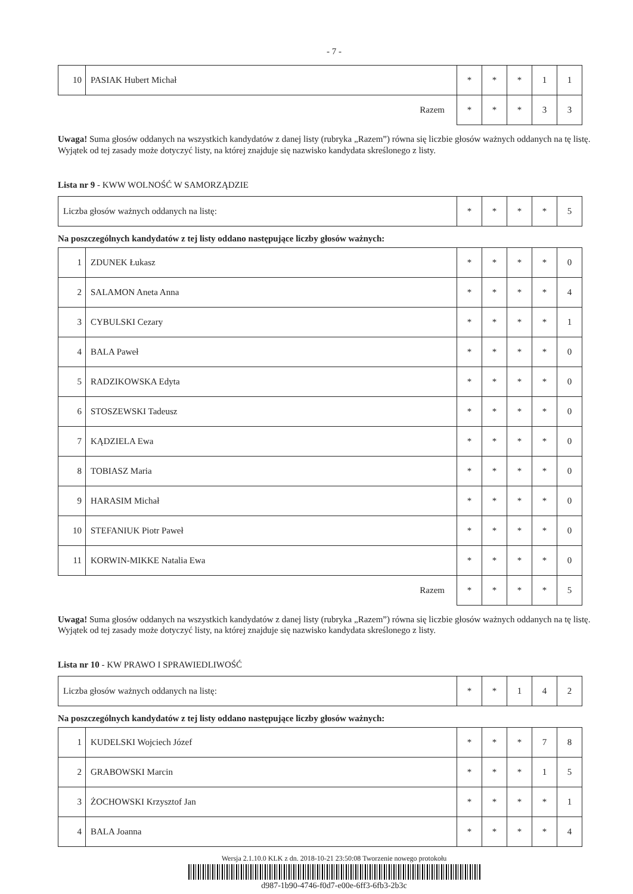- 7 -
| 10 | PASIAK Hubert Michał | * | * | * | 1 | 1 |
| Razem | | * | * | * | 3 | 3 |
Uwaga! Suma głosów oddanych na wszystkich kandydatów z danej listy (rubryka „Razem”) równa się liczbie głosów ważnych oddanych na tę listę. Wyjątek od tej zasady może dotyczyć listy, na której znajduje się nazwisko kandydata skreślonego z listy.
Lista nr 9 - KWW WOLNOŚĆ W SAMORZĄDZIE
| Liczba głosów ważnych oddanych na listę: | * | * | * | * | 5 |
Na poszczególnych kandydatów z tej listy oddano następujące liczby głosów ważnych:
| 1 | ZDUNEK Łukasz | * | * | * | * | 0 |
| 2 | SALAMON Aneta Anna | * | * | * | * | 4 |
| 3 | CYBULSKI Cezary | * | * | * | * | 1 |
| 4 | BALA Paweł | * | * | * | * | 0 |
| 5 | RADZIKOWSKA Edyta | * | * | * | * | 0 |
| 6 | STOSZEWSKI Tadeusz | * | * | * | * | 0 |
| 7 | KĄDZIELA Ewa | * | * | * | * | 0 |
| 8 | TOBIASZ Maria | * | * | * | * | 0 |
| 9 | HARASIM Michał | * | * | * | * | 0 |
| 10 | STEFANIUK Piotr Paweł | * | * | * | * | 0 |
| 11 | KORWIN-MIKKE Natalia Ewa | * | * | * | * | 0 |
| Razem | | * | * | * | * | 5 |
Uwaga! Suma głosów oddanych na wszystkich kandydatów z danej listy (rubryka „Razem”) równa się liczbie głosów ważnych oddanych na tę listę. Wyjątek od tej zasady może dotyczyć listy, na której znajduje się nazwisko kandydata skreślonego z listy.
Lista nr 10 - KW PRAWO I SPRAWIEDLIWOŚĆ
| Liczba głosów ważnych oddanych na listę: | * | * | 1 | 4 | 2 |
Na poszczególnych kandydatów z tej listy oddano następujące liczby głosów ważnych:
| 1 | KUDELSKI Wojciech Józef | * | * | * | 7 | 8 |
| 2 | GRABOWSKI Marcin | * | * | * | 1 | 5 |
| 3 | ŻOCHOWSKI Krzysztof Jan | * | * | * | * | 1 |
| 4 | BALA Joanna | * | * | * | * | 4 |
Wersja 2.1.10.0 KLK z dn. 2018-10-21 23:50:08 Tworzenie nowego protokołu
d987-1b90-4746-f0d7-e00e-6ff3-6fb3-2b3c